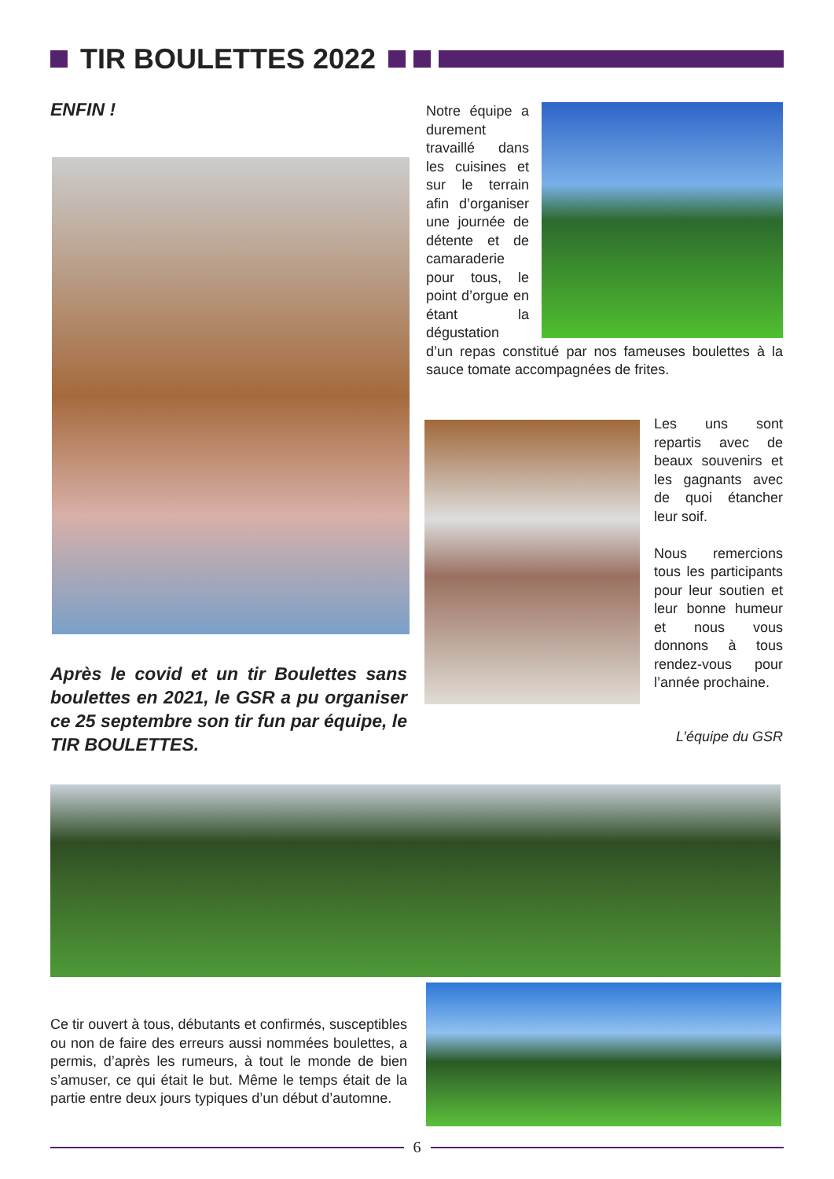TIR BOULETTES 2022
ENFIN !
Notre équipe a durement travaillé dans les cuisines et sur le terrain afin d’organiser une journée de détente et de camaraderie pour tous, le point d’orgue en étant la dégustation d’un repas constitué par nos fameuses boulettes à la sauce tomate accompagnées de frites.
Les uns sont repartis avec de beaux souvenirs et les gagnants avec de quoi étancher leur soif.
Nous remercions tous les participants pour leur soutien et leur bonne humeur et nous vous donnons à tous rendez-vous pour l’année prochaine.
L’équipe du GSR
Après le covid et un tir Boulettes sans boulettes en 2021, le GSR a pu organiser ce 25 septembre son tir fun par équipe, le TIR BOULETTES.
Ce tir ouvert à tous, débutants et confirmés, susceptibles ou non de faire des erreurs aussi nommées boulettes, a permis, d’après les rumeurs, à tout le monde de bien s’amuser, ce qui était le but. Même le temps était de la partie entre deux jours typiques d’un début d’automne.
6